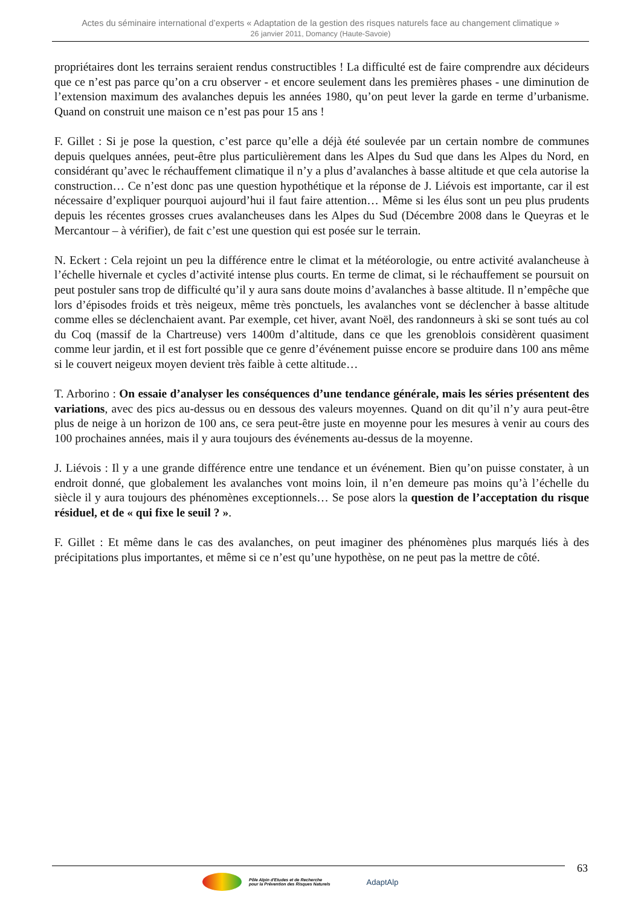Actes du séminaire international d’experts « Adaptation de la gestion des risques naturels face au changement climatique »
26 janvier 2011, Domancy (Haute-Savoie)
propriétaires dont les terrains seraient rendus constructibles ! La difficulté est de faire comprendre aux décideurs que ce n’est pas parce qu’on a cru observer - et encore seulement dans les premières phases - une diminution de l’extension maximum des avalanches depuis les années 1980, qu’on peut lever la garde en terme d’urbanisme. Quand on construit une maison ce n’est pas pour 15 ans !
F. Gillet : Si je pose la question, c’est parce qu’elle a déjà été soulevée par un certain nombre de communes depuis quelques années, peut-être plus particulièrement dans les Alpes du Sud que dans les Alpes du Nord, en considérant qu’avec le réchauffement climatique il n’y a plus d’avalanches à basse altitude et que cela autorise la construction… Ce n’est donc pas une question hypothétique et la réponse de J. Liévois est importante, car il est nécessaire d’expliquer pourquoi aujourd’hui il faut faire attention… Même si les élus sont un peu plus prudents depuis les récentes grosses crues avalancheuses dans les Alpes du Sud (Décembre 2008 dans le Queyras et le Mercantour – à vérifier), de fait c’est une question qui est posée sur le terrain.
N. Eckert : Cela rejoint un peu la différence entre le climat et la météorologie, ou entre activité avalancheuse à l’échelle hivernale et cycles d’activité intense plus courts. En terme de climat, si le réchauffement se poursuit on peut postuler sans trop de difficulté qu’il y aura sans doute moins d’avalanches à basse altitude. Il n’empêche que lors d’épisodes froids et très neigeux, même très ponctuels, les avalanches vont se déclencher à basse altitude comme elles se déclenchaient avant. Par exemple, cet hiver, avant Noël, des randonneurs à ski se sont tués au col du Coq (massif de la Chartreuse) vers 1400m d’altitude, dans ce que les grenoblois considèrent quasiment comme leur jardin, et il est fort possible que ce genre d’événement puisse encore se produire dans 100 ans même si le couvert neigeux moyen devient très faible à cette altitude…
T. Arborino : On essaie d’analyser les conséquences d’une tendance générale, mais les séries présentent des variations, avec des pics au-dessus ou en dessous des valeurs moyennes. Quand on dit qu’il n’y aura peut-être plus de neige à un horizon de 100 ans, ce sera peut-être juste en moyenne pour les mesures à venir au cours des 100 prochaines années, mais il y aura toujours des événements au-dessus de la moyenne.
J. Liévois : Il y a une grande différence entre une tendance et un événement. Bien qu’on puisse constater, à un endroit donné, que globalement les avalanches vont moins loin, il n’en demeure pas moins qu’à l’échelle du siècle il y aura toujours des phénomènes exceptionnels… Se pose alors la question de l’acceptation du risque résiduel, et de « qui fixe le seuil ? ».
F. Gillet : Et même dans le cas des avalanches, on peut imaginer des phénomènes plus marqués liés à des précipitations plus importantes, et même si ce n’est qu’une hypothèse, on ne peut pas la mettre de côté.
63
Pôle Alpin d'Etudes et de Recherche
pour la Prévention des Risques Naturels
AdaptAlp